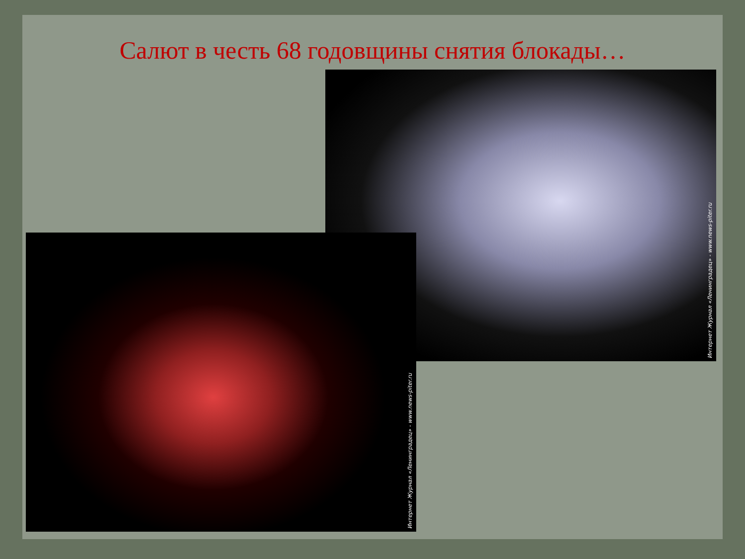Салют в честь 68 годовщины снятия блокады…
Интернет Журнал «Ленинградец» - www.news-piter.ru
Интернет Журнал «Ленинградец» - www.news-piter.ru